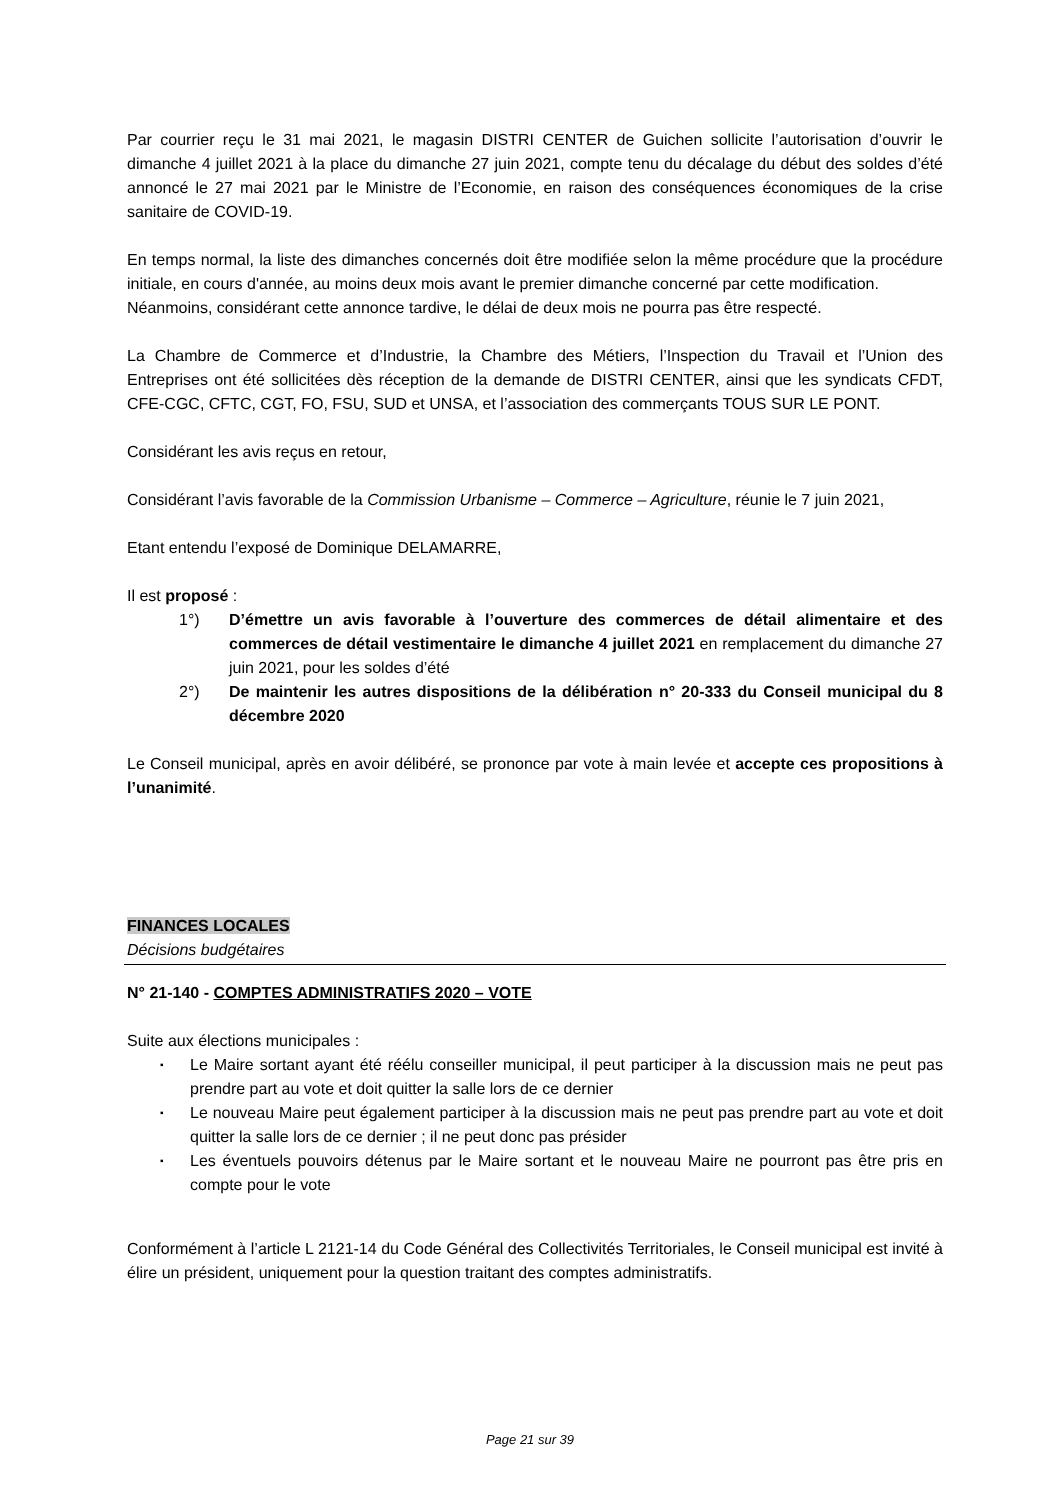Par courrier reçu le 31 mai 2021, le magasin DISTRI CENTER de Guichen sollicite l’autorisation d’ouvrir le dimanche 4 juillet 2021 à la place du dimanche 27 juin 2021, compte tenu du décalage du début des soldes d’été annoncé le 27 mai 2021 par le Ministre de l’Economie, en raison des conséquences économiques de la crise sanitaire de COVID-19.
En temps normal, la liste des dimanches concernés doit être modifiée selon la même procédure que la procédure initiale, en cours d'année, au moins deux mois avant le premier dimanche concerné par cette modification.
Néanmoins, considérant cette annonce tardive, le délai de deux mois ne pourra pas être respecté.
La Chambre de Commerce et d’Industrie, la Chambre des Métiers, l’Inspection du Travail et l’Union des Entreprises ont été sollicitées dès réception de la demande de DISTRI CENTER, ainsi que les syndicats CFDT, CFE-CGC, CFTC, CGT, FO, FSU, SUD et UNSA, et l’association des commerçants TOUS SUR LE PONT.
Considérant les avis reçus en retour,
Considérant l’avis favorable de la Commission Urbanisme – Commerce – Agriculture, réunie le 7 juin 2021,
Etant entendu l’exposé de Dominique DELAMARRE,
Il est proposé :
1°) D’émettre un avis favorable à l’ouverture des commerces de détail alimentaire et des commerces de détail vestimentaire le dimanche 4 juillet 2021 en remplacement du dimanche 27 juin 2021, pour les soldes d’été
2°) De maintenir les autres dispositions de la délibération n° 20-333 du Conseil municipal du 8 décembre 2020
Le Conseil municipal, après en avoir délibéré, se prononce par vote à main levée et accepte ces propositions à l’unanimité.
FINANCES LOCALES
Décisions budgétaires
N° 21-140 - COMPTES ADMINISTRATIFS 2020 – VOTE
Suite aux élections municipales :
▪ Le Maire sortant ayant été réélu conseiller municipal, il peut participer à la discussion mais ne peut pas prendre part au vote et doit quitter la salle lors de ce dernier
▪ Le nouveau Maire peut également participer à la discussion mais ne peut pas prendre part au vote et doit quitter la salle lors de ce dernier ; il ne peut donc pas présider
▪ Les éventuels pouvoirs détenus par le Maire sortant et le nouveau Maire ne pourront pas être pris en compte pour le vote
Conformément à l’article L 2121-14 du Code Général des Collectivités Territoriales, le Conseil municipal est invité à élire un président, uniquement pour la question traitant des comptes administratifs.
Page 21 sur 39